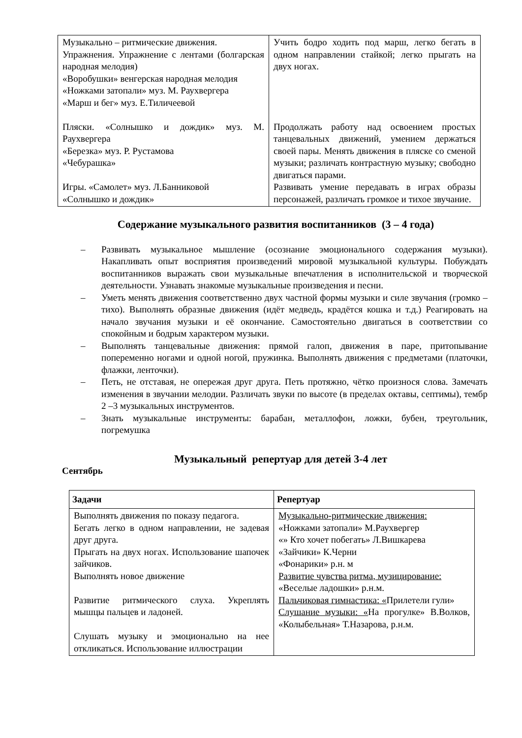| Музыкально – ритмические движения. Упражнения. Упражнение с лентами (болгарская народная мелодия) «Воробушки» венгерская народная мелодия «Ножками затопали» муз. М. Раухвергера «Марш и бег» муз. Е.Тиличеевой Пляски. «Солнышко и дождик» муз. М. Раухвергера «Березка» муз. Р. Рустамова «Чебурашка» Игры. «Самолет» муз. Л.Банниковой «Солнышко и дождик» | Учить бодро ходить под марш, легко бегать в одном направлении стайкой; легко прыгать на двух ногах. Продолжать работу над освоением простых танцевальных движений, умением держаться своей пары. Менять движения в пляске со сменой музыки; различать контрастную музыку; свободно двигаться парами. Развивать умение передавать в играх образы персонажей, различать громкое и тихое звучание. |
Содержание музыкального развития воспитанников (3 – 4 года)
– Развивать музыкальное мышление (осознание эмоционального содержания музыки). Накапливать опыт восприятия произведений мировой музыкальной культуры. Побуждать воспитанников выражать свои музыкальные впечатления в исполнительской и творческой деятельности. Узнавать знакомые музыкальные произведения и песни.
– Уметь менять движения соответственно двух частной формы музыки и силе звучания (громко – тихо). Выполнять образные движения (идёт медведь, крадётся кошка и т.д.) Реагировать на начало звучания музыки и её окончание. Самостоятельно двигаться в соответствии со спокойным и бодрым характером музыки.
– Выполнять танцевальные движения: прямой галоп, движения в паре, притопывание попеременно ногами и одной ногой, пружинка. Выполнять движения с предметами (платочки, флажки, ленточки).
– Петь, не отставая, не опережая друг друга. Петь протяжно, чётко произнося слова. Замечать изменения в звучании мелодии. Различать звуки по высоте (в пределах октавы, септимы), тембр 2 –3 музыкальных инструментов.
– Знать музыкальные инструменты: барабан, металлофон, ложки, бубен, треугольник, погремушка
Музыкальный репертуар для детей 3-4 лет
Сентябрь
| Задачи | Репертуар |
| --- | --- |
| Выполнять движения по показу педагога. Бегать легко в одном направлении, не задевая друг друга. Прыгать на двух ногах. Использование шапочек зайчиков. Выполнять новое движение Развитие ритмического слуха. Укреплять мышцы пальцев и ладоней. Слушать музыку и эмоционально на нее откликаться. Использование иллюстрации | Музыкально-ритмические движения: «Ножками затопали» М.Раухвергер «» Кто хочет побегать» Л.Вишкарева «Зайчики» К.Черни «Фонарики» р.н. м Развитие чувства ритма, музицирование: «Веселые ладошки» р.н.м. Пальчиковая гимнастика: « Прилетели гули» Слушание музыки: « На прогулке» В.Волков, «Колыбельная» Т.Назарова, р.н.м. |